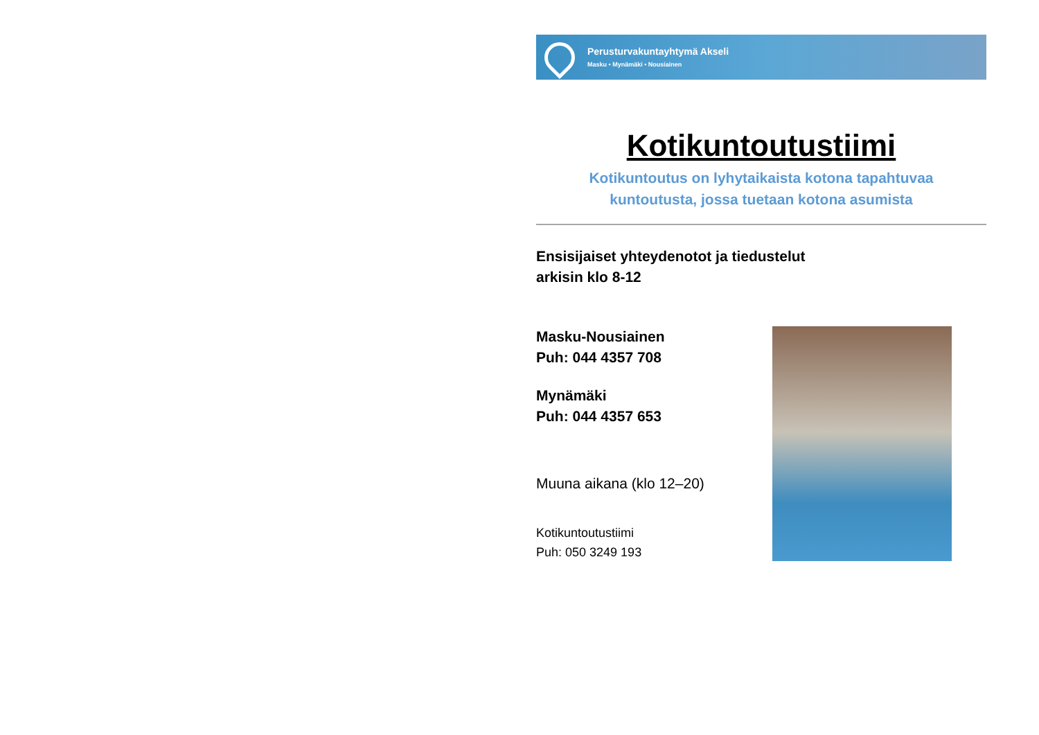Perusturvakuntayhtymä Akseli
Masku • Mynämäki • Nousiainen
Kotikuntoutustiimi
Kotikuntoutus on lyhytaikaista kotona tapahtuvaa
kuntoutusta, jossa tuetaan kotona asumista
Ensisijaiset yhteydenotot ja tiedustelut
arkisin klo 8-12
Masku-Nousiainen
Puh: 044 4357 708
Mynämäki
Puh: 044 4357 653
Muuna aikana (klo 12–20)
Kotikuntoutustiimi
Puh: 050 3249 193